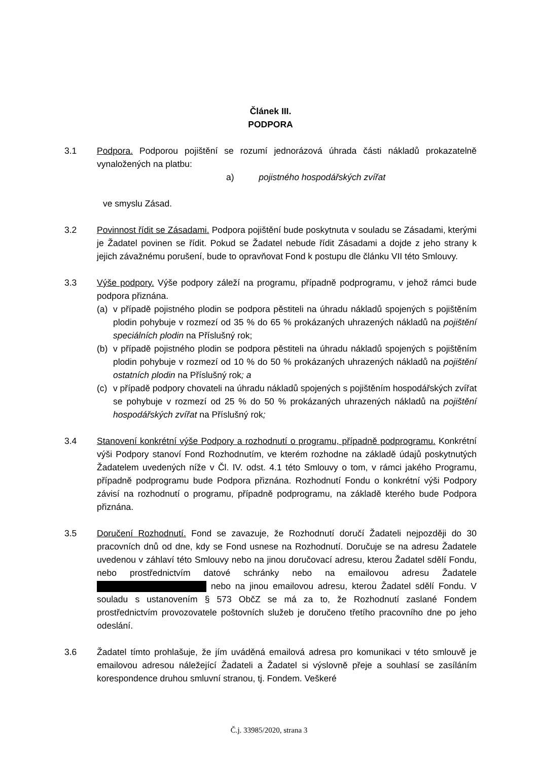Článek III.
PODPORA
3.1 Podpora. Podporou pojištění se rozumí jednorázová úhrada části nákladů prokazatelně vynaložených na platbu:
a) pojistného hospodářských zvířat
ve smyslu Zásad.
3.2 Povinnost řídit se Zásadami. Podpora pojištění bude poskytnuta v souladu se Zásadami, kterými je Žadatel povinen se řídit. Pokud se Žadatel nebude řídit Zásadami a dojde z jeho strany k jejich závažnému porušení, bude to opravňovat Fond k postupu dle článku VII této Smlouvy.
3.3 Výše podpory. Výše podpory záleží na programu, případně podprogramu, v jehož rámci bude podpora přiznána.
(a) v případě pojistného plodin se podpora pěstiteli na úhradu nákladů spojených s pojištěním plodin pohybuje v rozmezí od 35 % do 65 % prokázaných uhrazených nákladů na pojištění speciálních plodin na Příslušný rok;
(b) v případě pojistného plodin se podpora pěstiteli na úhradu nákladů spojených s pojištěním plodin pohybuje v rozmezí od 10 % do 50 % prokázaných uhrazených nákladů na pojištění ostatních plodin na Příslušný rok; a
(c) v případě podpory chovateli na úhradu nákladů spojených s pojištěním hospodářských zvířat se pohybuje v rozmezí od 25 % do 50 % prokázaných uhrazených nákladů na pojištění hospodářských zvířat na Příslušný rok;
3.4 Stanovení konkrétní výše Podpory a rozhodnutí o programu, případně podprogramu. Konkrétní výši Podpory stanoví Fond Rozhodnutím, ve kterém rozhodne na základě údajů poskytnutých Žadatelem uvedených níže v Čl. IV. odst. 4.1 této Smlouvy o tom, v rámci jakého Programu, případně podprogramu bude Podpora přiznána. Rozhodnutí Fondu o konkrétní výši Podpory závisí na rozhodnutí o programu, případně podprogramu, na základě kterého bude Podpora přiznána.
3.5 Doručení Rozhodnutí. Fond se zavazuje, že Rozhodnutí doručí Žadateli nejpozději do 30 pracovních dnů od dne, kdy se Fond usnese na Rozhodnutí. Doručuje se na adresu Žadatele uvedenou v záhlaví této Smlouvy nebo na jinou doručovací adresu, kterou Žadatel sdělí Fondu, nebo prostřednictvím datové schránky nebo na emailovou adresu Žadatele nebo na jinou emailovou adresu, kterou Žadatel sdělí Fondu. V souladu s ustanovením § 573 ObčZ se má za to, že Rozhodnutí zaslané Fondem prostřednictvím provozovatele poštovních služeb je doručeno třetího pracovního dne po jeho odeslání.
3.6 Žadatel tímto prohlašuje, že jím uváděná emailová adresa pro komunikaci v této smlouvě je emailovou adresou náležející Žadateli a Žadatel si výslovně přeje a souhlasí se zasíláním korespondence druhou smluvní stranou, tj. Fondem. Veškeré
Č.j. 33985/2020, strana 3